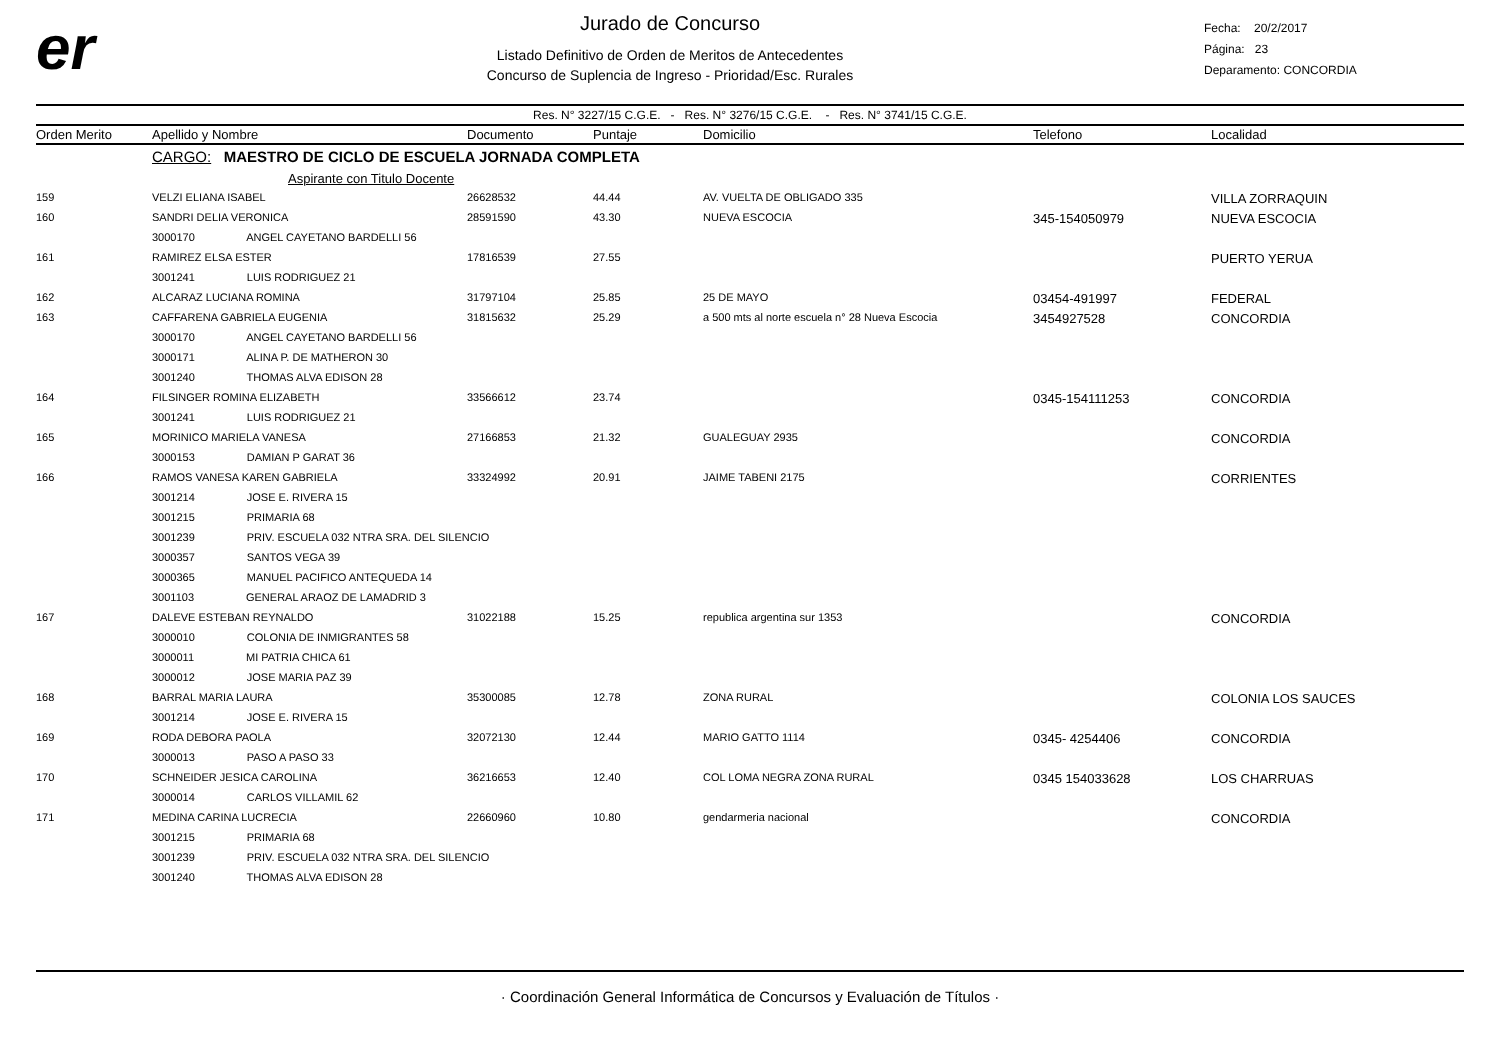er
Jurado de Concurso
Listado Definitivo de Orden de Meritos de Antecedentes
Concurso de Suplencia de Ingreso - Prioridad/Esc. Rurales
Fecha: 20/2/2017
Página: 23
Deparamento: CONCORDIA
Res. N° 3227/15 C.G.E. - Res. N° 3276/15 C.G.E. - Res. N° 3741/15 C.G.E.
| Orden Merito | Apellido y Nombre | Documento | Puntaje | Domicilio | Telefono | Localidad |
| --- | --- | --- | --- | --- | --- | --- |
| | CARGO: MAESTRO DE CICLO DE ESCUELA JORNADA COMPLETA | | | | | |
| | Aspirante con Titulo Docente | | | | | |
| 159 | VELZI ELIANA ISABEL | 26628532 | 44.44 | AV. VUELTA DE OBLIGADO 335 | | VILLA ZORRAQUIN |
| 160 | SANDRI DELIA VERONICA | 28591590 | 43.30 | NUEVA ESCOCIA | 345-154050979 | NUEVA ESCOCIA |
| | 3000170 ANGEL CAYETANO BARDELLI 56 | | | | | |
| 161 | RAMIREZ ELSA ESTER | 17816539 | 27.55 | | | PUERTO YERUA |
| | 3001241 LUIS RODRIGUEZ 21 | | | | | |
| 162 | ALCARAZ LUCIANA ROMINA | 31797104 | 25.85 | 25 DE MAYO | 03454-491997 | FEDERAL |
| 163 | CAFFARENA GABRIELA EUGENIA | 31815632 | 25.29 | a 500 mts al norte escuela n° 28 Nueva Escocia | 3454927528 | CONCORDIA |
| | 3000170 ANGEL CAYETANO BARDELLI 56 | | | | | |
| | 3000171 ALINA P. DE MATHERON 30 | | | | | |
| | 3001240 THOMAS ALVA EDISON 28 | | | | | |
| 164 | FILSINGER ROMINA ELIZABETH | 33566612 | 23.74 | | 0345-154111253 | CONCORDIA |
| | 3001241 LUIS RODRIGUEZ 21 | | | | | |
| 165 | MORINICO MARIELA VANESA | 27166853 | 21.32 | GUALEGUAY 2935 | | CONCORDIA |
| | 3000153 DAMIAN P GARAT 36 | | | | | |
| 166 | RAMOS VANESA KAREN GABRIELA | 33324992 | 20.91 | JAIME TABENI 2175 | | CORRIENTES |
| | 3001214 JOSE E. RIVERA 15 | | | | | |
| | 3001215 PRIMARIA 68 | | | | | |
| | 3001239 PRIV. ESCUELA 032 NTRA SRA. DEL SILENCIO | | | | | |
| | 3000357 SANTOS VEGA 39 | | | | | |
| | 3000365 MANUEL PACIFICO ANTEQUEDA 14 | | | | | |
| | 3001103 GENERAL ARAOZ DE LAMADRID 3 | | | | | |
| 167 | DALEVE ESTEBAN REYNALDO | 31022188 | 15.25 | republica argentina sur 1353 | | CONCORDIA |
| | 3000010 COLONIA DE INMIGRANTES 58 | | | | | |
| | 3000011 MI PATRIA CHICA 61 | | | | | |
| | 3000012 JOSE MARIA PAZ 39 | | | | | |
| 168 | BARRAL MARIA LAURA | 35300085 | 12.78 | ZONA RURAL | | COLONIA LOS SAUCES |
| | 3001214 JOSE E. RIVERA 15 | | | | | |
| 169 | RODA DEBORA PAOLA | 32072130 | 12.44 | MARIO GATTO 1114 | 0345- 4254406 | CONCORDIA |
| | 3000013 PASO A PASO 33 | | | | | |
| 170 | SCHNEIDER JESICA CAROLINA | 36216653 | 12.40 | COL LOMA NEGRA ZONA RURAL | 0345 154033628 | LOS CHARRUAS |
| | 3000014 CARLOS VILLAMIL 62 | | | | | |
| 171 | MEDINA CARINA LUCRECIA | 22660960 | 10.80 | gendarmeria nacional | | CONCORDIA |
| | 3001215 PRIMARIA 68 | | | | | |
| | 3001239 PRIV. ESCUELA 032 NTRA SRA. DEL SILENCIO | | | | | |
| | 3001240 THOMAS ALVA EDISON 28 | | | | | |
· Coordinación General Informática de Concursos y Evaluación de Títulos ·